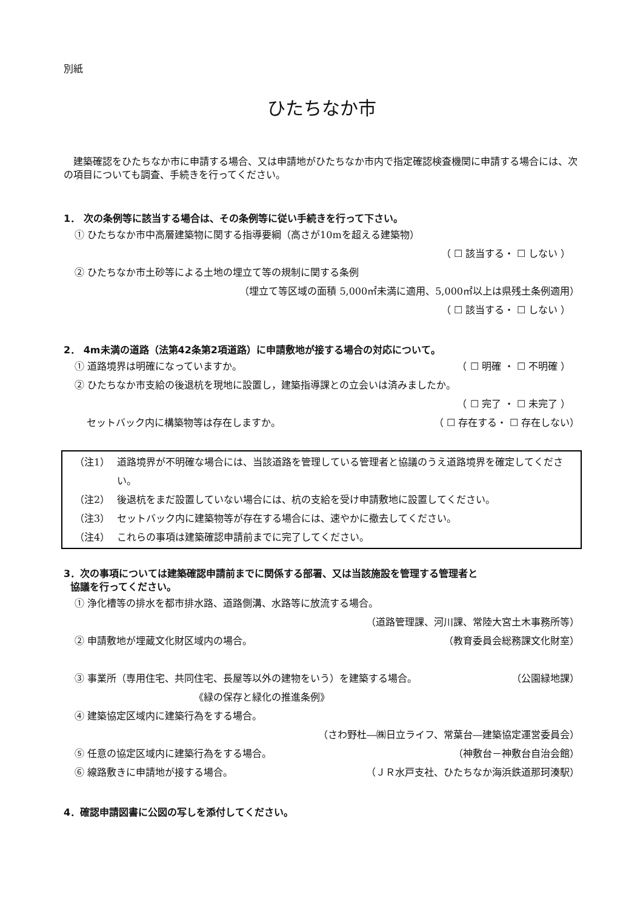別紙
ひたちなか市
建築確認をひたちなか市に申請する場合、又は申請地がひたちなか市内で指定確認検査機関に申請する場合には、次の項目についても調査、手続きを行ってください。
1． 次の条例等に該当する場合は、その条例等に従い手続きを行って下さい。
① ひたちなか市中高層建築物に関する指導要綱（高さが10mを超える建築物）
（ ☐ 該当する・ ☐ しない ）
② ひたちなか市土砂等による土地の埋立て等の規制に関する条例
（埋立て等区域の面積 5,000㎡未満に適用、5,000㎡以上は県残土条例適用）
（ ☐ 該当する・ ☐ しない ）
2． 4m未満の道路（法第42条第2項道路）に申請敷地が接する場合の対応について。
① 道路境界は明確になっていますか。 （ ☐ 明確 ・ ☐ 不明確 ）
② ひたちなか市支給の後退杭を現地に設置し，建築指導課との立会いは済みましたか。
（ ☐ 完了 ・ ☐ 未完了 ）
セットバック内に構築物等は存在しますか。 （ ☐ 存在する・ ☐ 存在しない）
（注1） 道路境界が不明確な場合には、当該道路を管理している管理者と協議のうえ道路境界を確定してください。
（注2） 後退杭をまだ設置していない場合には、杭の支給を受け申請敷地に設置してください。
（注3） セットバック内に建築物等が存在する場合には、速やかに撤去してください。
（注4） これらの事項は建築確認申請前までに完了してください。
3．次の事項については建築確認申請前までに関係する部署、又は当該施設を管理する管理者と
協議を行ってください。
① 浄化槽等の排水を都市排水路、道路側溝、水路等に放流する場合。
（道路管理課、河川課、常陸大宮土木事務所等）
② 申請敷地が埋蔵文化財区域内の場合。 （教育委員会総務課文化財室）
③ 事業所（専用住宅、共同住宅、長屋等以外の建物をいう）を建築する場合。 （公園緑地課）
《緑の保存と緑化の推進条例》
④ 建築協定区域内に建築行為をする場合。
（さわ野杜―㈱日立ライフ、常葉台―建築協定運営委員会）
⑤ 任意の協定区域内に建築行為をする場合。 （神敷台－神敷台自治会館）
⑥ 線路敷きに申請地が接する場合。 （ＪＲ水戸支社、ひたちなか海浜鉄道那珂湊駅）
4．確認申請図書に公図の写しを添付してください。